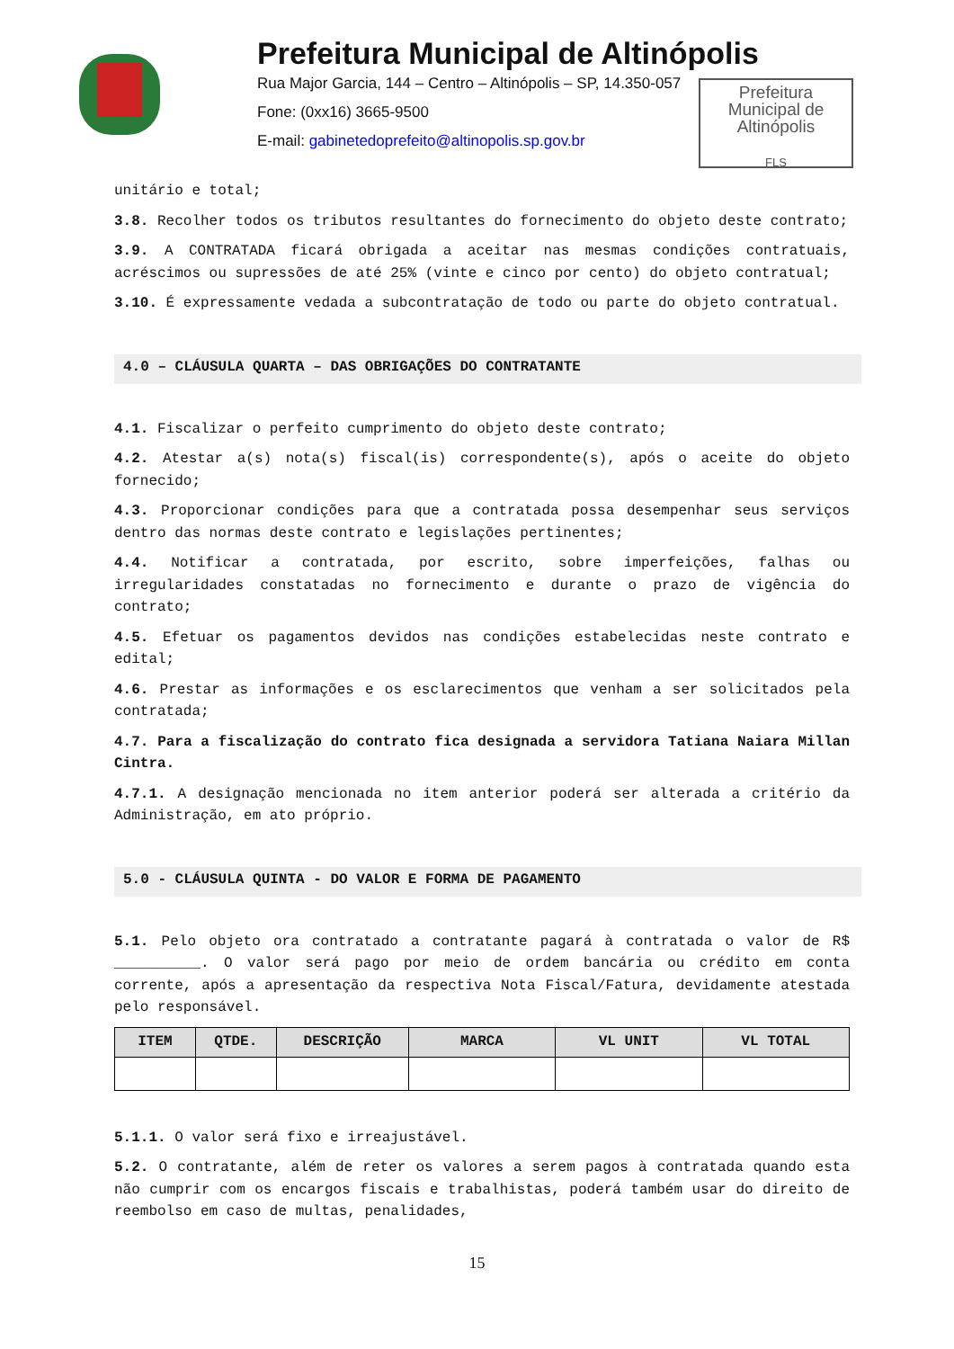Prefeitura Municipal de Altinópolis
Rua Major Garcia, 144 – Centro – Altinópolis – SP, 14.350-057
Fone: (0xx16) 3665-9500
E-mail: gabinetedoprefeito@altinopolis.sp.gov.br
Prefeitura
Municipal de
Altinópolis
FLS
unitário e total;
3.8. Recolher todos os tributos resultantes do fornecimento do objeto deste contrato;
3.9. A CONTRATADA ficará obrigada a aceitar nas mesmas condições contratuais, acréscimos ou supressões de até 25% (vinte e cinco por cento) do objeto contratual;
3.10. É expressamente vedada a subcontratação de todo ou parte do objeto contratual.
4.0 – CLÁUSULA QUARTA – DAS OBRIGAÇÕES DO CONTRATANTE
4.1. Fiscalizar o perfeito cumprimento do objeto deste contrato;
4.2. Atestar a(s) nota(s) fiscal(is) correspondente(s), após o aceite do objeto fornecido;
4.3. Proporcionar condições para que a contratada possa desempenhar seus serviços dentro das normas deste contrato e legislações pertinentes;
4.4. Notificar a contratada, por escrito, sobre imperfeições, falhas ou irregularidades constatadas no fornecimento e durante o prazo de vigência do contrato;
4.5. Efetuar os pagamentos devidos nas condições estabelecidas neste contrato e edital;
4.6. Prestar as informações e os esclarecimentos que venham a ser solicitados pela contratada;
4.7. Para a fiscalização do contrato fica designada a servidora Tatiana Naiara Millan Cintra.
4.7.1. A designação mencionada no item anterior poderá ser alterada a critério da Administração, em ato próprio.
5.0 - CLÁUSULA QUINTA - DO VALOR E FORMA DE PAGAMENTO
5.1. Pelo objeto ora contratado a contratante pagará à contratada o valor de R$ __________. O valor será pago por meio de ordem bancária ou crédito em conta corrente, após a apresentação da respectiva Nota Fiscal/Fatura, devidamente atestada pelo responsável.
| ITEM | QTDE. | DESCRIÇÃO | MARCA | VL UNIT | VL TOTAL |
| --- | --- | --- | --- | --- | --- |
5.1.1. O valor será fixo e irreajustável.
5.2. O contratante, além de reter os valores a serem pagos à contratada quando esta não cumprir com os encargos fiscais e trabalhistas, poderá também usar do direito de reembolso em caso de multas, penalidades,
15